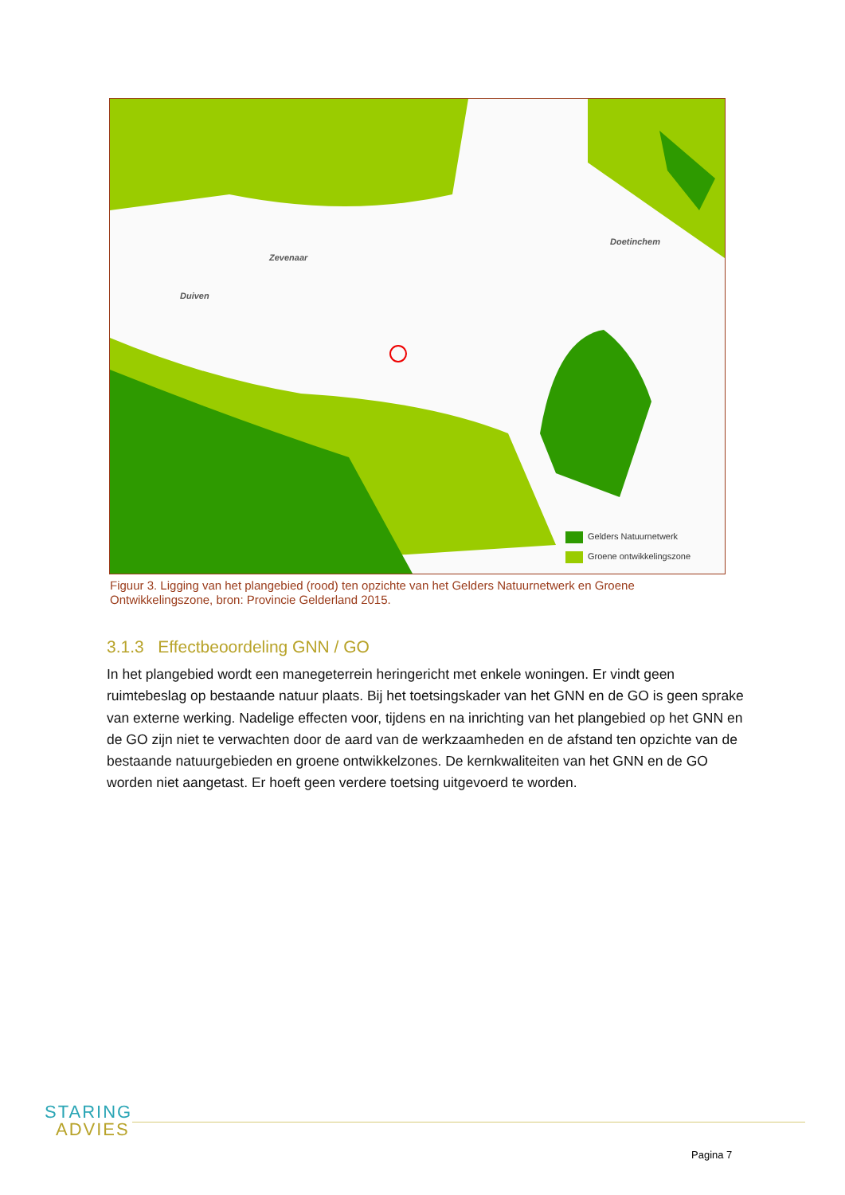Zevenaar
Duiven
Doetinchem
Gelders Natuurnetwerk
Groene ontwikkelingszone
Figuur 3. Ligging van het plangebied (rood) ten opzichte van het Gelders Natuurnetwerk en Groene Ontwikkelingszone, bron: Provincie Gelderland 2015.
3.1.3 Effectbeoordeling GNN / GO
In het plangebied wordt een manegeterrein heringericht met enkele woningen. Er vindt geen ruimtebeslag op bestaande natuur plaats. Bij het toetsingskader van het GNN en de GO is geen sprake van externe werking. Nadelige effecten voor, tijdens en na inrichting van het plangebied op het GNN en de GO zijn niet te verwachten door de aard van de werkzaamheden en de afstand ten opzichte van de bestaande natuurgebieden en groene ontwikkelzones. De kernkwaliteiten van het GNN en de GO worden niet aangetast. Er hoeft geen verdere toetsing uitgevoerd te worden.
STARING
ADVIES
Pagina 7